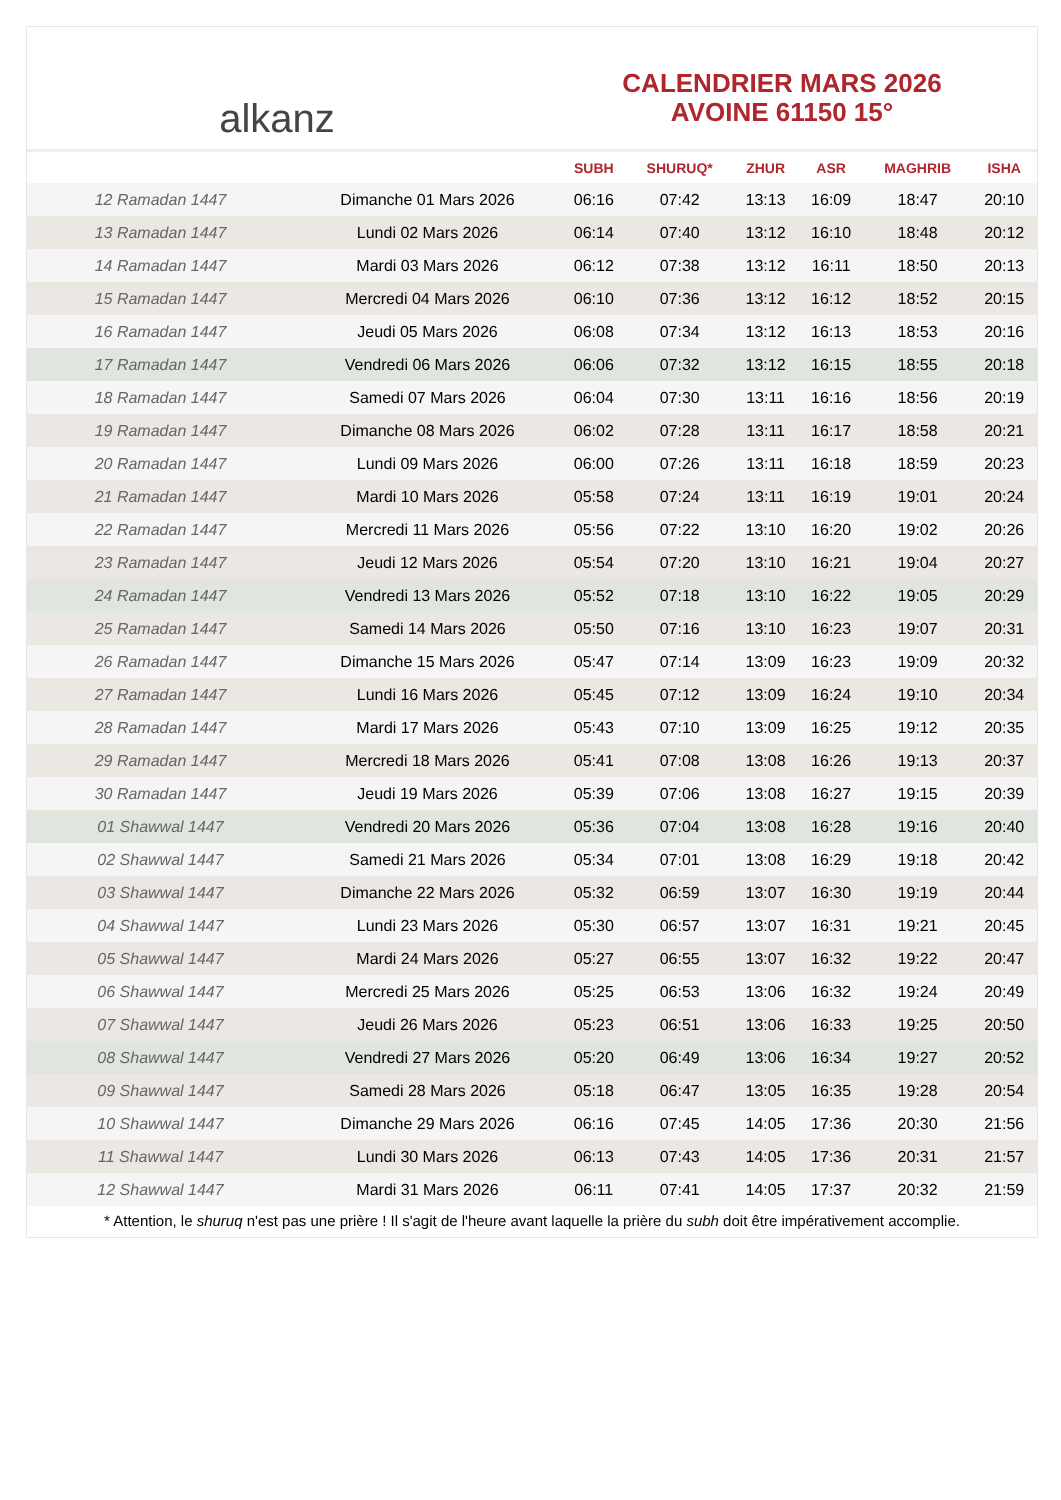alkanz
CALENDRIER MARS 2026
AVOINE 61150 15°
| | | SUBH | SHURUQ* | ZHUR | ASR | MAGHRIB | ISHA |
| --- | --- | --- | --- | --- | --- | --- | --- |
| 12 Ramadan 1447 | Dimanche 01 Mars 2026 | 06:16 | 07:42 | 13:13 | 16:09 | 18:47 | 20:10 |
| 13 Ramadan 1447 | Lundi 02 Mars 2026 | 06:14 | 07:40 | 13:12 | 16:10 | 18:48 | 20:12 |
| 14 Ramadan 1447 | Mardi 03 Mars 2026 | 06:12 | 07:38 | 13:12 | 16:11 | 18:50 | 20:13 |
| 15 Ramadan 1447 | Mercredi 04 Mars 2026 | 06:10 | 07:36 | 13:12 | 16:12 | 18:52 | 20:15 |
| 16 Ramadan 1447 | Jeudi 05 Mars 2026 | 06:08 | 07:34 | 13:12 | 16:13 | 18:53 | 20:16 |
| 17 Ramadan 1447 | Vendredi 06 Mars 2026 | 06:06 | 07:32 | 13:12 | 16:15 | 18:55 | 20:18 |
| 18 Ramadan 1447 | Samedi 07 Mars 2026 | 06:04 | 07:30 | 13:11 | 16:16 | 18:56 | 20:19 |
| 19 Ramadan 1447 | Dimanche 08 Mars 2026 | 06:02 | 07:28 | 13:11 | 16:17 | 18:58 | 20:21 |
| 20 Ramadan 1447 | Lundi 09 Mars 2026 | 06:00 | 07:26 | 13:11 | 16:18 | 18:59 | 20:23 |
| 21 Ramadan 1447 | Mardi 10 Mars 2026 | 05:58 | 07:24 | 13:11 | 16:19 | 19:01 | 20:24 |
| 22 Ramadan 1447 | Mercredi 11 Mars 2026 | 05:56 | 07:22 | 13:10 | 16:20 | 19:02 | 20:26 |
| 23 Ramadan 1447 | Jeudi 12 Mars 2026 | 05:54 | 07:20 | 13:10 | 16:21 | 19:04 | 20:27 |
| 24 Ramadan 1447 | Vendredi 13 Mars 2026 | 05:52 | 07:18 | 13:10 | 16:22 | 19:05 | 20:29 |
| 25 Ramadan 1447 | Samedi 14 Mars 2026 | 05:50 | 07:16 | 13:10 | 16:23 | 19:07 | 20:31 |
| 26 Ramadan 1447 | Dimanche 15 Mars 2026 | 05:47 | 07:14 | 13:09 | 16:23 | 19:09 | 20:32 |
| 27 Ramadan 1447 | Lundi 16 Mars 2026 | 05:45 | 07:12 | 13:09 | 16:24 | 19:10 | 20:34 |
| 28 Ramadan 1447 | Mardi 17 Mars 2026 | 05:43 | 07:10 | 13:09 | 16:25 | 19:12 | 20:35 |
| 29 Ramadan 1447 | Mercredi 18 Mars 2026 | 05:41 | 07:08 | 13:08 | 16:26 | 19:13 | 20:37 |
| 30 Ramadan 1447 | Jeudi 19 Mars 2026 | 05:39 | 07:06 | 13:08 | 16:27 | 19:15 | 20:39 |
| 01 Shawwal 1447 | Vendredi 20 Mars 2026 | 05:36 | 07:04 | 13:08 | 16:28 | 19:16 | 20:40 |
| 02 Shawwal 1447 | Samedi 21 Mars 2026 | 05:34 | 07:01 | 13:08 | 16:29 | 19:18 | 20:42 |
| 03 Shawwal 1447 | Dimanche 22 Mars 2026 | 05:32 | 06:59 | 13:07 | 16:30 | 19:19 | 20:44 |
| 04 Shawwal 1447 | Lundi 23 Mars 2026 | 05:30 | 06:57 | 13:07 | 16:31 | 19:21 | 20:45 |
| 05 Shawwal 1447 | Mardi 24 Mars 2026 | 05:27 | 06:55 | 13:07 | 16:32 | 19:22 | 20:47 |
| 06 Shawwal 1447 | Mercredi 25 Mars 2026 | 05:25 | 06:53 | 13:06 | 16:32 | 19:24 | 20:49 |
| 07 Shawwal 1447 | Jeudi 26 Mars 2026 | 05:23 | 06:51 | 13:06 | 16:33 | 19:25 | 20:50 |
| 08 Shawwal 1447 | Vendredi 27 Mars 2026 | 05:20 | 06:49 | 13:06 | 16:34 | 19:27 | 20:52 |
| 09 Shawwal 1447 | Samedi 28 Mars 2026 | 05:18 | 06:47 | 13:05 | 16:35 | 19:28 | 20:54 |
| 10 Shawwal 1447 | Dimanche 29 Mars 2026 | 06:16 | 07:45 | 14:05 | 17:36 | 20:30 | 21:56 |
| 11 Shawwal 1447 | Lundi 30 Mars 2026 | 06:13 | 07:43 | 14:05 | 17:36 | 20:31 | 21:57 |
| 12 Shawwal 1447 | Mardi 31 Mars 2026 | 06:11 | 07:41 | 14:05 | 17:37 | 20:32 | 21:59 |
* Attention, le shuruq n'est pas une prière ! Il s'agit de l'heure avant laquelle la prière du subh doit être impérativement accomplie.